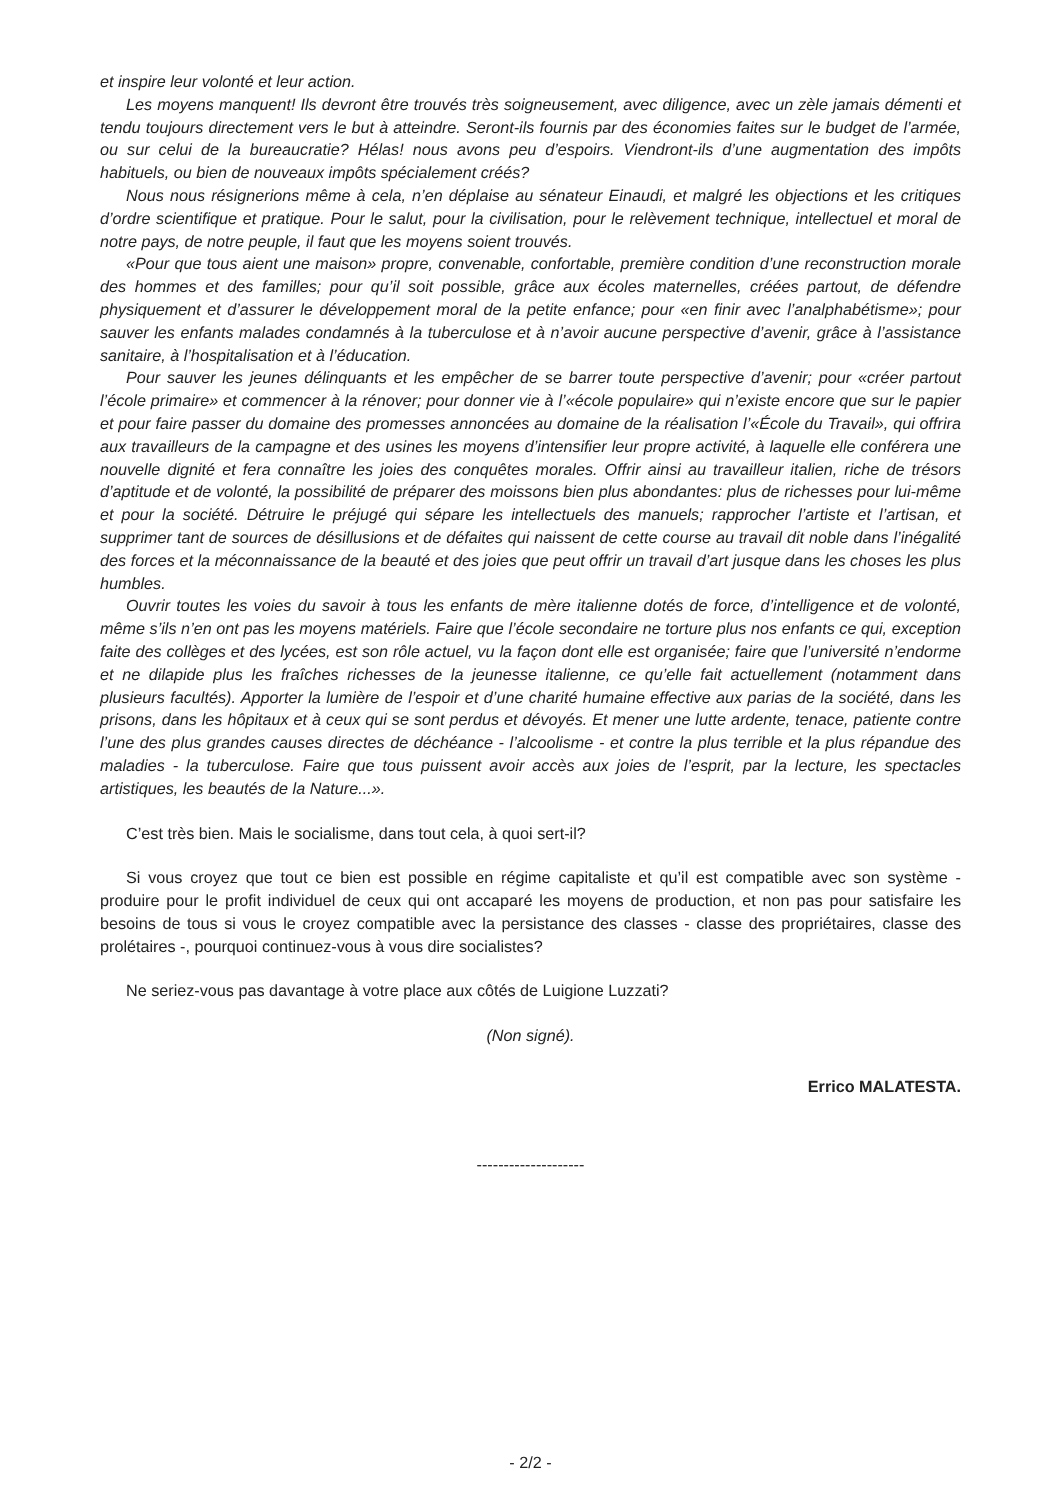et inspire leur volonté et leur action.
Les moyens manquent! Ils devront être trouvés très soigneusement, avec diligence, avec un zèle jamais démenti et tendu toujours directement vers le but à atteindre. Seront-ils fournis par des économies faites sur le budget de l’armée, ou sur celui de la bureaucratie? Hélas! nous avons peu d’espoirs. Viendront-ils d’une augmentation des impôts habituels, ou bien de nouveaux impôts spécialement créés?
Nous nous résignerions même à cela, n’en déplaise au sénateur Einaudi, et malgré les objections et les critiques d’ordre scientifique et pratique. Pour le salut, pour la civilisation, pour le relèvement technique, intellectuel et moral de notre pays, de notre peuple, il faut que les moyens soient trouvés.
«Pour que tous aient une maison» propre, convenable, confortable, première condition d’une reconstruction morale des hommes et des familles; pour qu’il soit possible, grâce aux écoles maternelles, créées partout, de défendre physiquement et d’assurer le développement moral de la petite enfance; pour «en finir avec l’analphabétisme»; pour sauver les enfants malades condamnés à la tuberculose et à n’avoir aucune perspective d’avenir, grâce à l’assistance sanitaire, à l’hospitalisation et à l’éducation.
Pour sauver les jeunes délinquants et les empêcher de se barrer toute perspective d’avenir; pour «créer partout l’école primaire» et commencer à la rénover; pour donner vie à l’«école populaire» qui n’existe encore que sur le papier et pour faire passer du domaine des promesses annoncées au domaine de la réalisation l’«École du Travail», qui offrira aux travailleurs de la campagne et des usines les moyens d’intensifier leur propre activité, à laquelle elle conférera une nouvelle dignité et fera connaître les joies des conquêtes morales. Offrir ainsi au travailleur italien, riche de trésors d’aptitude et de volonté, la possibilité de préparer des moissons bien plus abondantes: plus de richesses pour lui-même et pour la société. Détruire le préjugé qui sépare les intellectuels des manuels; rapprocher l’artiste et l’artisan, et supprimer tant de sources de désillusions et de défaites qui naissent de cette course au travail dit noble dans l’inégalité des forces et la méconnaissance de la beauté et des joies que peut offrir un travail d’art jusque dans les choses les plus humbles.
Ouvrir toutes les voies du savoir à tous les enfants de mère italienne dotés de force, d’intelligence et de volonté, même s’ils n’en ont pas les moyens matériels. Faire que l’école secondaire ne torture plus nos enfants ce qui, exception faite des collèges et des lycées, est son rôle actuel, vu la façon dont elle est organisée; faire que l’université n’endorme et ne dilapide plus les fraîches richesses de la jeunesse italienne, ce qu’elle fait actuellement (notamment dans plusieurs facultés). Apporter la lumière de l’espoir et d’une charité humaine effective aux parias de la société, dans les prisons, dans les hôpitaux et à ceux qui se sont perdus et dévoyés. Et mener une lutte ardente, tenace, patiente contre l’une des plus grandes causes directes de déchéance - l’alcoolisme - et contre la plus terrible et la plus répandue des maladies - la tuberculose. Faire que tous puissent avoir accès aux joies de l’esprit, par la lecture, les spectacles artistiques, les beautés de la Nature...».
C’est très bien. Mais le socialisme, dans tout cela, à quoi sert-il?
Si vous croyez que tout ce bien est possible en régime capitaliste et qu’il est compatible avec son système - produire pour le profit individuel de ceux qui ont accaparé les moyens de production, et non pas pour satisfaire les besoins de tous si vous le croyez compatible avec la persistance des classes - classe des propriétaires, classe des prolétaires -, pourquoi continuez-vous à vous dire socialistes?
Ne seriez-vous pas davantage à votre place aux côtés de Luigione Luzzati?
(Non signé).
Errico MALATESTA.
--------------------
- 2/2 -